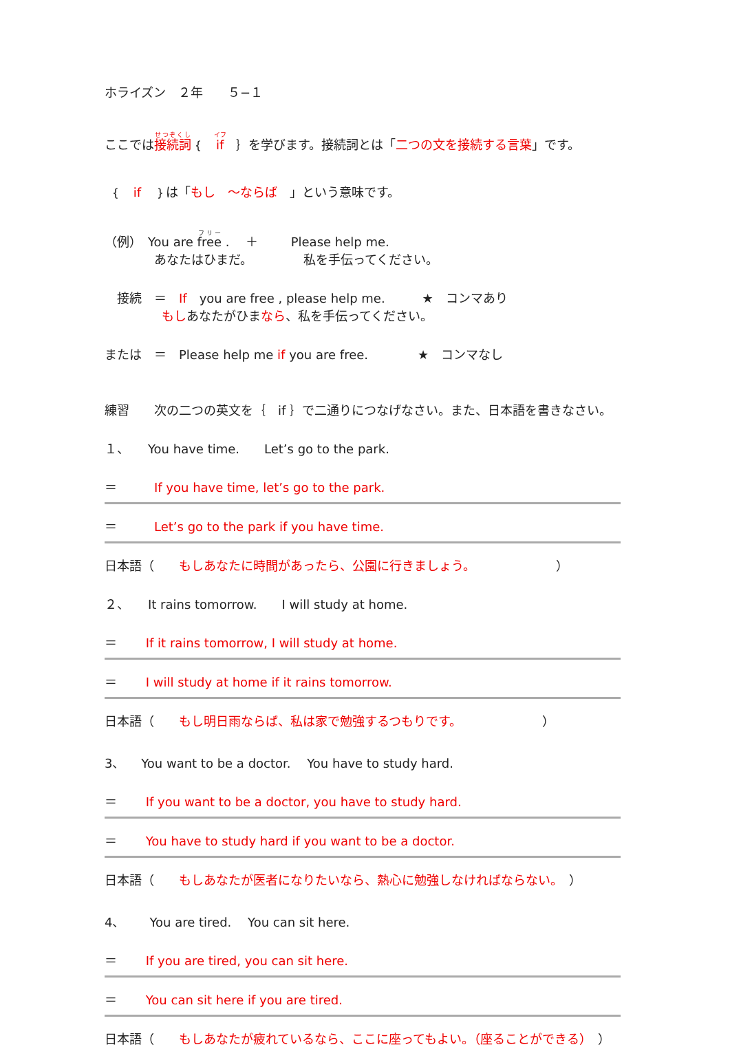ホライズン　２年　　５−１
ここでは接続詞｛　if　｝を学びます。接続詞とは「二つの文を接続する言葉」です。
｛　if　｝は「もし　～ならば　」という意味です。
（例）　You are free .　 ＋　　 Please help me.
　　　　あなたはひまだ。　　　　 私を手伝ってください。
　接続　＝　If　you are free , please help me.　　　★　コンマあり
　　　　 もしあなたがひまなら、私を手伝ってください。
または　＝　Please help me if you are free.　　　　★　コンマなし
練習　　次の二つの英文を｛　if ｝で二通りにつなげなさい。また、日本語を書きなさい。
１、　　You have time.　　Let’s go to the park.
＝　　　If you have time, let’s go to the park.
＝　　　Let’s go to the park if you have time.
日本語（　　もしあなたに時間があったら、公園に行きましょう。　　　　　　　）
２、　　It rains tomorrow.　　I will study at home.
＝　　 If it rains tomorrow, I will study at home.
＝　　 I will study at home if it rains tomorrow.
日本語（　　もし明日雨ならば、私は家で勉強するつもりです。　　　　　　　）
3、　 You want to be a doctor.　 You have to study hard.
＝　　 If you want to be a doctor, you have to study hard.
＝　　 You have to study hard if you want to be a doctor.
日本語（　　もしあなたが医者になりたいなら、熱心に勉強しなければならない。　）
4、　　You are tired.　 You can sit here.
＝　　 If you are tired, you can sit here.
＝　　 You can sit here if you are tired.
日本語（　　もしあなたが疲れているなら、ここに座ってもよい。（座ることができる）　）